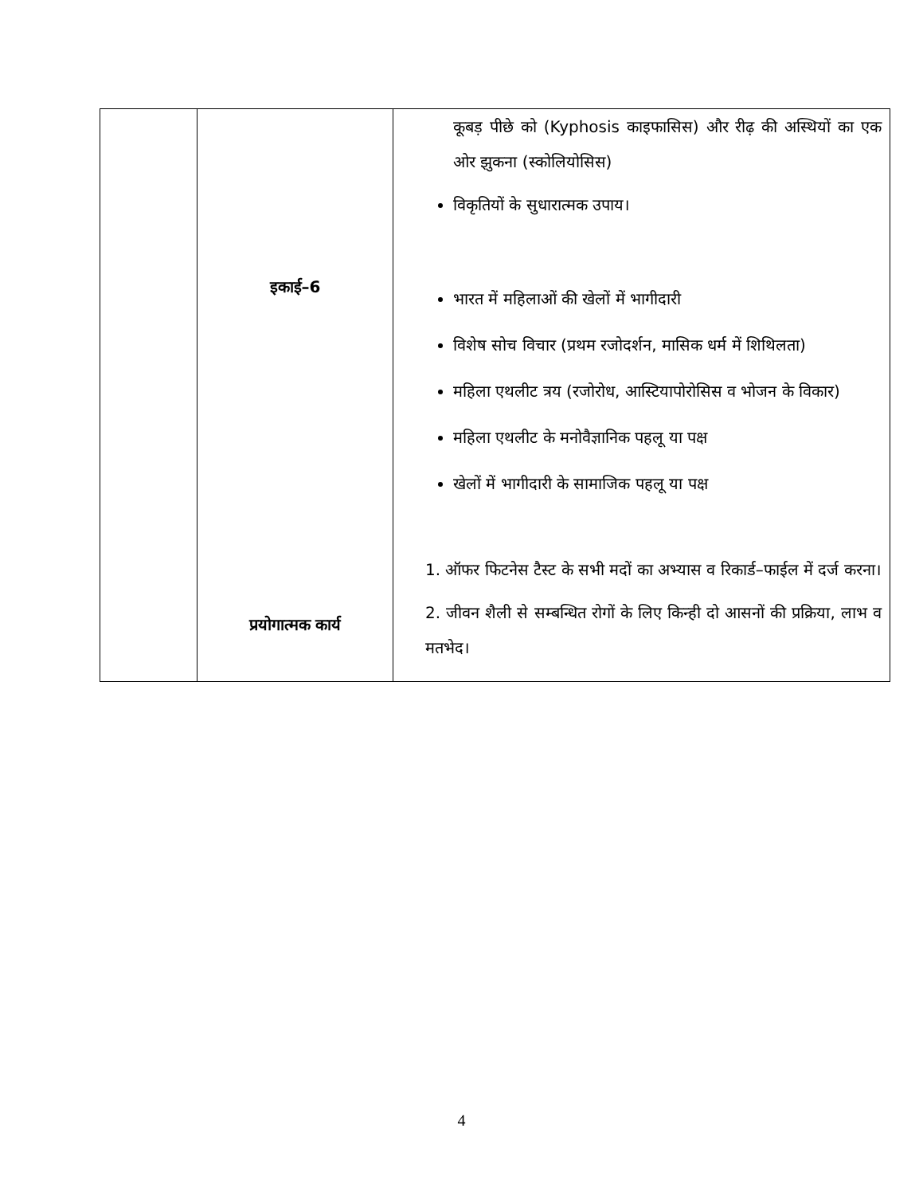| | इकाई–6 प्रयोगात्मक कार्य | कूबड़ पीछे को (Kyphosis काइफासिस) और रीढ़ की अस्थियों का एक ओर झुकना (स्कोलियोसिस) विकृतियों के सुधारात्मक उपाय। भारत में महिलाओं की खेलों में भागीदारी विशेष सोच विचार (प्रथम रजोदर्शन, मासिक धर्म में शिथिलता) महिला एथलीट त्रय (रजोरोध, आस्टियापोरोसिस व भोजन के विकार) महिला एथलीट के मनोवैज्ञानिक पहलू या पक्ष खेलों में भागीदारी के सामाजिक पहलू या पक्ष 1. ऑफर फिटनेस टैस्ट के सभी मदों का अभ्यास व रिकार्ड–फाईल में दर्ज करना। 2. जीवन शैली से सम्बन्धित रोगों के लिए किन्ही दो आसनों की प्रक्रिया, लाभ व मतभेद। |
4